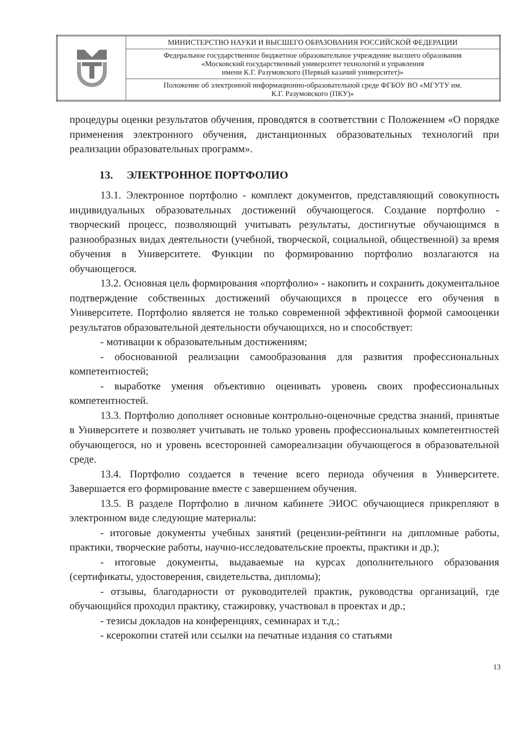| | МИНИСТЕРСТВО НАУКИ И ВЫСШЕГО ОБРАЗОВАНИЯ РОССИЙСКОЙ ФЕДЕРАЦИИ |
| | Федеральное государственное бюджетное образовательное учреждение высшего образования «Московский государственный университет технологий и управления имени К.Г. Разумовского (Первый казачий университет)» |
| | Положение об электронной информационно-образовательной среде ФГБОУ ВО «МГУТУ им. К.Г. Разумовского (ПКУ)» |
процедуры оценки результатов обучения, проводятся в соответствии с Положением «О порядке применения электронного обучения, дистанционных образовательных технологий при реализации образовательных программ».
13. ЭЛЕКТРОННОЕ ПОРТФОЛИО
13.1. Электронное портфолио - комплект документов, представляющий совокупность индивидуальных образовательных достижений обучающегося. Создание портфолио - творческий процесс, позволяющий учитывать результаты, достигнутые обучающимся в разнообразных видах деятельности (учебной, творческой, социальной, общественной) за время обучения в Университете. Функции по формированию портфолио возлагаются на обучающегося.
13.2. Основная цель формирования «портфолио» - накопить и сохранить документальное подтверждение собственных достижений обучающихся в процессе его обучения в Университете. Портфолио является не только современной эффективной формой самооценки результатов образовательной деятельности обучающихся, но и способствует:
- мотивации к образовательным достижениям;
- обоснованной реализации самообразования для развития профессиональных компетентностей;
- выработке умения объективно оценивать уровень своих профессиональных компетентностей.
13.3. Портфолио дополняет основные контрольно-оценочные средства знаний, принятые в Университете и позволяет учитывать не только уровень профессиональных компетентностей обучающегося, но и уровень всесторонней самореализации обучающегося в образовательной среде.
13.4. Портфолио создается в течение всего периода обучения в Университете. Завершается его формирование вместе с завершением обучения.
13.5. В разделе Портфолио в личном кабинете ЭИОС обучающиеся прикрепляют в электронном виде следующие материалы:
- итоговые документы учебных занятий (рецензии-рейтинги на дипломные работы, практики, творческие работы, научно-исследовательские проекты, практики и др.);
- итоговые документы, выдаваемые на курсах дополнительного образования (сертификаты, удостоверения, свидетельства, дипломы);
- отзывы, благодарности от руководителей практик, руководства организаций, где обучающийся проходил практику, стажировку, участвовал в проектах и др.;
- тезисы докладов на конференциях, семинарах и т.д.;
- ксерокопии статей или ссылки на печатные издания со статьями
13